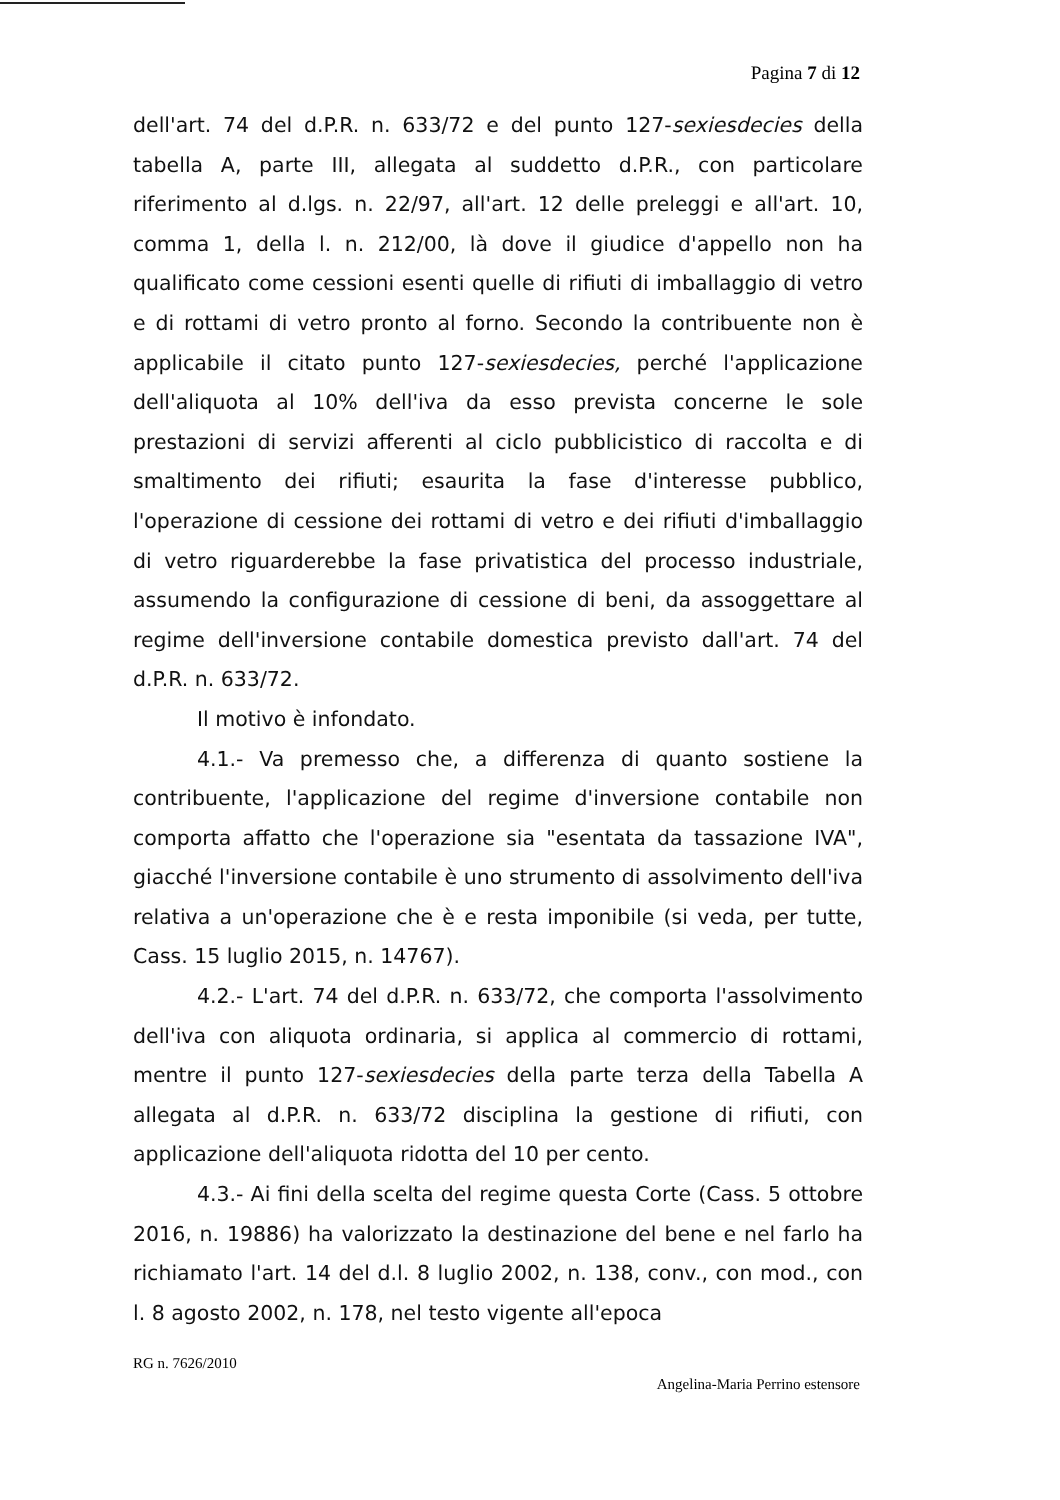Pagina 7 di 12
dell'art. 74 del d.P.R. n. 633/72 e del punto 127-sexiesdecies della tabella A, parte III, allegata al suddetto d.P.R., con particolare riferimento al d.lgs. n. 22/97, all'art. 12 delle preleggi e all'art. 10, comma 1, della l. n. 212/00, là dove il giudice d'appello non ha qualificato come cessioni esenti quelle di rifiuti di imballaggio di vetro e di rottami di vetro pronto al forno. Secondo la contribuente non è applicabile il citato punto 127-sexiesdecies, perché l'applicazione dell'aliquota al 10% dell'iva da esso prevista concerne le sole prestazioni di servizi afferenti al ciclo pubblicistico di raccolta e di smaltimento dei rifiuti; esaurita la fase d'interesse pubblico, l'operazione di cessione dei rottami di vetro e dei rifiuti d'imballaggio di vetro riguarderebbe la fase privatistica del processo industriale, assumendo la configurazione di cessione di beni, da assoggettare al regime dell'inversione contabile domestica previsto dall'art. 74 del d.P.R. n. 633/72.
Il motivo è infondato.
4.1.- Va premesso che, a differenza di quanto sostiene la contribuente, l'applicazione del regime d'inversione contabile non comporta affatto che l'operazione sia "esentata da tassazione IVA", giacché l'inversione contabile è uno strumento di assolvimento dell'iva relativa a un'operazione che è e resta imponibile (si veda, per tutte, Cass. 15 luglio 2015, n. 14767).
4.2.- L'art. 74 del d.P.R. n. 633/72, che comporta l'assolvimento dell'iva con aliquota ordinaria, si applica al commercio di rottami, mentre il punto 127-sexiesdecies della parte terza della Tabella A allegata al d.P.R. n. 633/72 disciplina la gestione di rifiuti, con applicazione dell'aliquota ridotta del 10 per cento.
4.3.- Ai fini della scelta del regime questa Corte (Cass. 5 ottobre 2016, n. 19886) ha valorizzato la destinazione del bene e nel farlo ha richiamato l'art. 14 del d.l. 8 luglio 2002, n. 138, conv., con mod., con l. 8 agosto 2002, n. 178, nel testo vigente all'epoca
RG n. 7626/2010
Angelina-Maria Perrino estensore